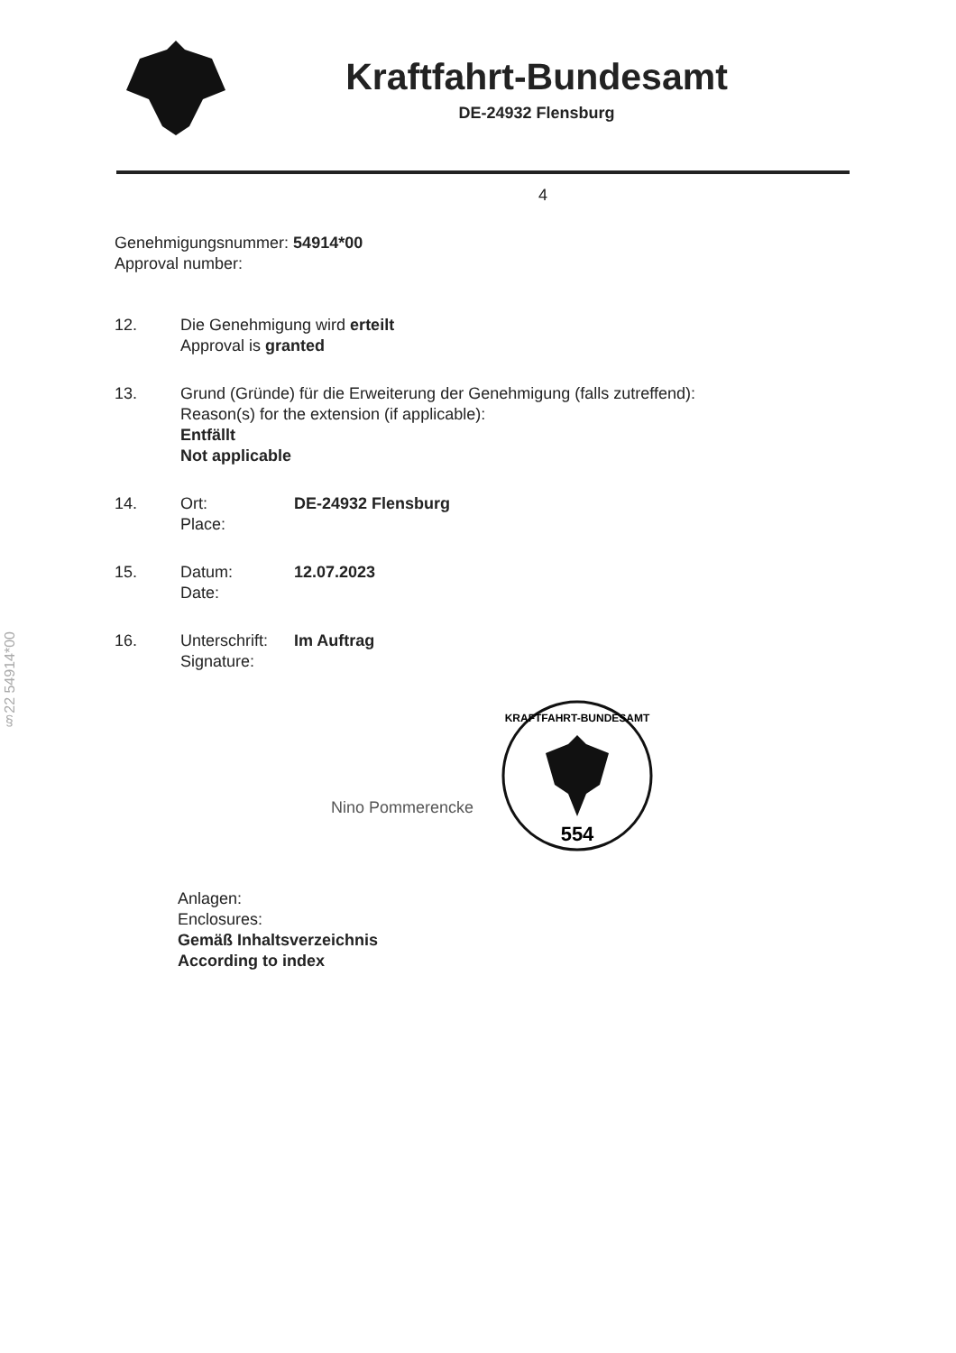Kraftfahrt-Bundesamt
DE-24932 Flensburg
§22 54914*00
4
Genehmigungsnummer: 54914*00
Approval number:
12. Die Genehmigung wird erteilt
Approval is granted
13. Grund (Gründe) für die Erweiterung der Genehmigung (falls zutreffend):
Reason(s) for the extension (if applicable):
Entfällt
Not applicable
14. Ort:
Place:
DE-24932 Flensburg
15. Datum:
Date:
12.07.2023
16. Unterschrift:
Signature:
Im Auftrag
Nino Pommerencke
554
KRAFTFAHRT-BUNDESAMT
Anlagen:
Enclosures:
Gemäß Inhaltsverzeichnis
According to index